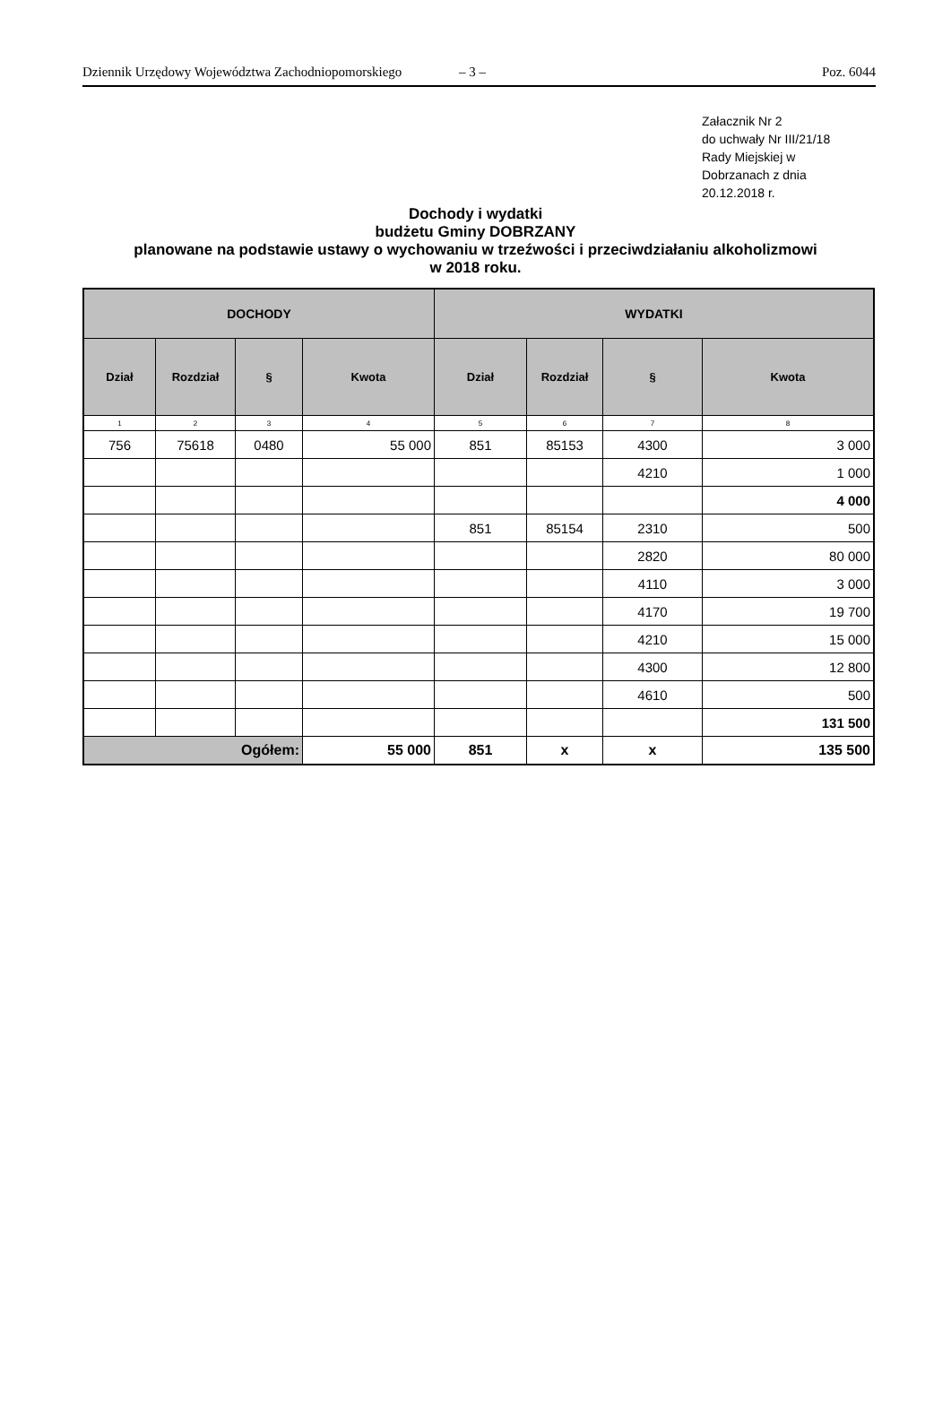Dziennik Urzędowy Województwa Zachodniopomorskiego – 3 – Poz. 6044
Załacznik Nr 2
do uchwały Nr III/21/18
Rady Miejskiej w
Dobrzanach z dnia
20.12.2018 r.
Dochody i wydatki
budżetu Gminy DOBRZANY
planowane na podstawie ustawy o wychowaniu w trzeźwości i przeciwdziałaniu alkoholizmowi
w 2018 roku.
| DOCHODY | | | | WYDATKI | | | |
| --- | --- | --- | --- | --- | --- | --- | --- |
| Dział | Rozdział | § | Kwota | Dział | Rozdział | § | Kwota |
| 1 | 2 | 3 | 4 | 5 | 6 | 7 | 8 |
| 756 | 75618 | 0480 | 55 000 | 851 | 85153 | 4300 | 3 000 |
| | | | | | | 4210 | 1 000 |
| | | | | | | | 4 000 |
| | | | | 851 | 85154 | 2310 | 500 |
| | | | | | | 2820 | 80 000 |
| | | | | | | 4110 | 3 000 |
| | | | | | | 4170 | 19 700 |
| | | | | | | 4210 | 15 000 |
| | | | | | | 4300 | 12 800 |
| | | | | | | 4610 | 500 |
| | | | | | | | 131 500 |
| Ogółem: | | | 55 000 | 851 | x | x | 135 500 |